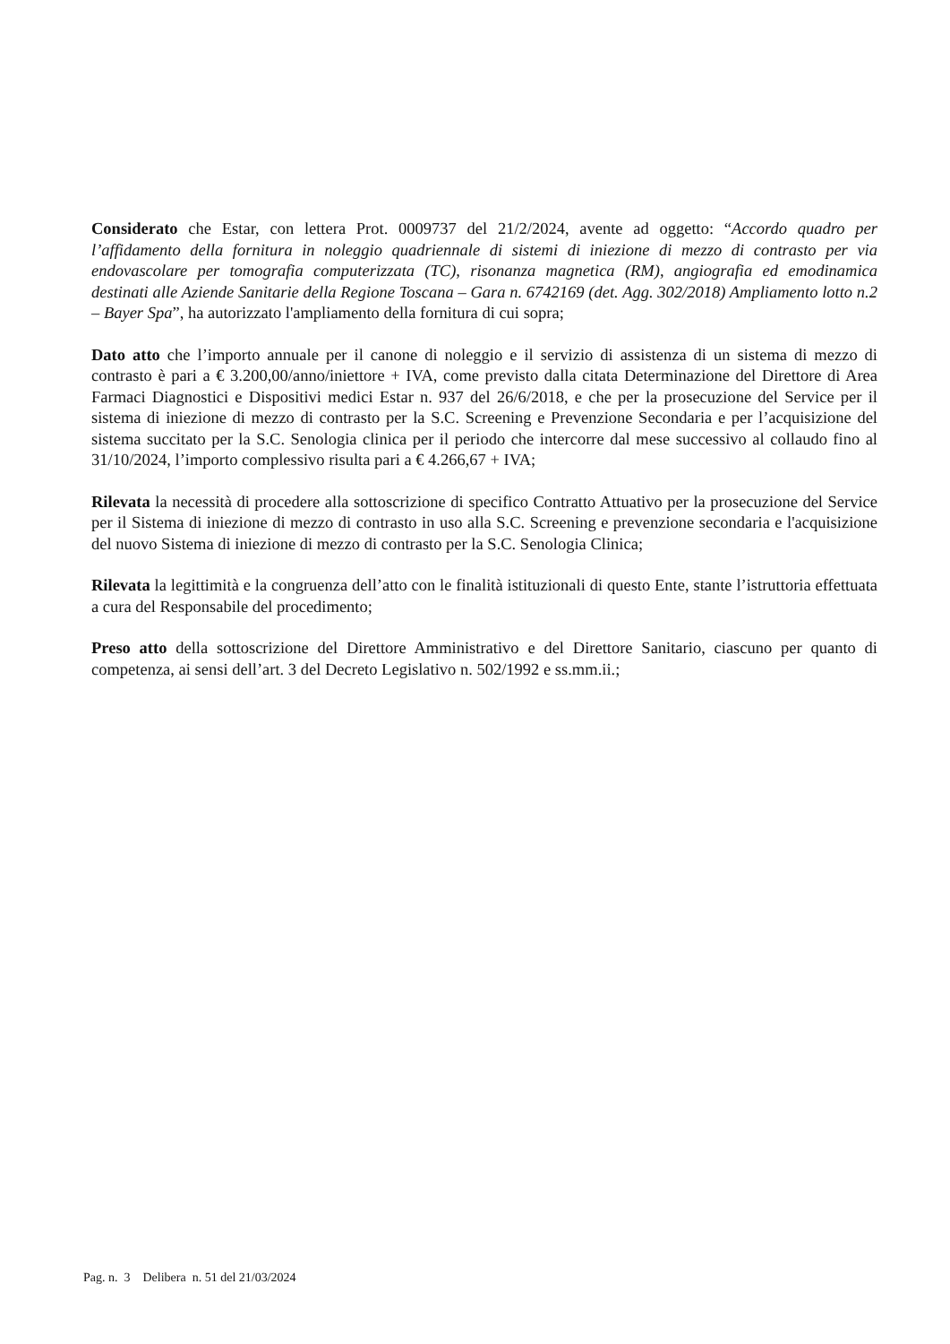Considerato che Estar, con lettera Prot. 0009737 del 21/2/2024, avente ad oggetto: “Accordo quadro per l’affidamento della fornitura in noleggio quadriennale di sistemi di iniezione di mezzo di contrasto per via endovascolare per tomografia computerizzata (TC), risonanza magnetica (RM), angiografia ed emodinamica destinati alle Aziende Sanitarie della Regione Toscana – Gara n. 6742169 (det. Agg. 302/2018) Ampliamento lotto n.2 – Bayer Spa”, ha autorizzato l'ampliamento della fornitura di cui sopra;
Dato atto che l’importo annuale per il canone di noleggio e il servizio di assistenza di un sistema di mezzo di contrasto è pari a € 3.200,00/anno/iniettore + IVA, come previsto dalla citata Determinazione del Direttore di Area Farmaci Diagnostici e Dispositivi medici Estar n. 937 del 26/6/2018, e che per la prosecuzione del Service per il sistema di iniezione di mezzo di contrasto per la S.C. Screening e Prevenzione Secondaria e per l’acquisizione del sistema succitato per la S.C. Senologia clinica per il periodo che intercorre dal mese successivo al collaudo fino al 31/10/2024, l’importo complessivo risulta pari a € 4.266,67 + IVA;
Rilevata la necessità di procedere alla sottoscrizione di specifico Contratto Attuativo per la prosecuzione del Service per il Sistema di iniezione di mezzo di contrasto in uso alla S.C. Screening e prevenzione secondaria e l'acquisizione del nuovo Sistema di iniezione di mezzo di contrasto per la S.C. Senologia Clinica;
Rilevata la legittimità e la congruenza dell’atto con le finalità istituzionali di questo Ente, stante l’istruttoria effettuata a cura del Responsabile del procedimento;
Preso atto della sottoscrizione del Direttore Amministrativo e del Direttore Sanitario, ciascuno per quanto di competenza, ai sensi dell’art. 3 del Decreto Legislativo n. 502/1992 e ss.mm.ii.;
Pag. n. 3 Delibera n. 51 del 21/03/2024